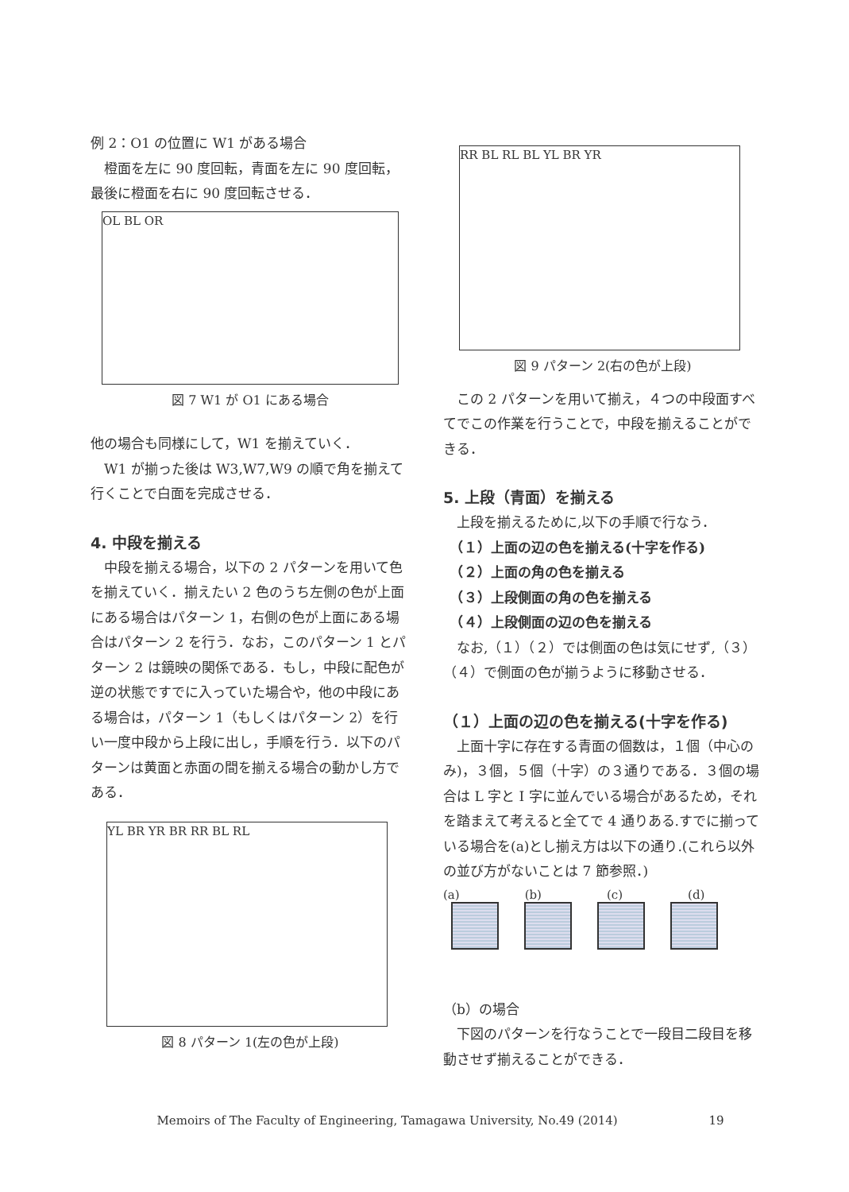例 2：O1 の位置に W1 がある場合
　橙面を左に 90 度回転，青面を左に 90 度回転，最後に橙面を右に 90 度回転させる．
OL BL OR
図 7 W1 が O1 にある場合
他の場合も同様にして，W1 を揃えていく．
　W1 が揃った後は W3,W7,W9 の順で角を揃えて行くことで白面を完成させる．
4. 中段を揃える
　中段を揃える場合，以下の 2 パターンを用いて色を揃えていく．揃えたい 2 色のうち左側の色が上面にある場合はパターン 1，右側の色が上面にある場合はパターン 2 を行う．なお，このパターン 1 とパターン 2 は鏡映の関係である．もし，中段に配色が逆の状態ですでに入っていた場合や，他の中段にある場合は，パターン 1（もしくはパターン 2）を行い一度中段から上段に出し，手順を行う．以下のパターンは黄面と赤面の間を揃える場合の動かし方である．
YL BR YR BR RR BL RL
図 8 パターン 1(左の色が上段)
RR BL RL BL YL BR YR
図 9 パターン 2(右の色が上段)
　この 2 パターンを用いて揃え，４つの中段面すべてでこの作業を行うことで，中段を揃えることができる．
5. 上段（青面）を揃える
　上段を揃えるために,以下の手順で行なう．
　（１）上面の辺の色を揃える(十字を作る)
　（２）上面の角の色を揃える
　（３）上段側面の角の色を揃える
　（４）上段側面の辺の色を揃える
　なお,（１）（２）では側面の色は気にせず,（３）（４）で側面の色が揃うように移動させる．
（１）上面の辺の色を揃える(十字を作る)
　上面十字に存在する青面の個数は，１個（中心のみ)，３個，５個（十字）の３通りである．３個の場合は L 字と I 字に並んでいる場合があるため，それを踏まえて考えると全てで 4 通りある.すでに揃っている場合を(a)とし揃え方は以下の通り.(これら以外の並び方がないことは 7 節参照．)
(a) (b) (c) (d)
（b）の場合
　下図のパターンを行なうことで一段目二段目を移動させず揃えることができる．
Memoirs of The Faculty of Engineering, Tamagawa University, No.49 (2014) 19